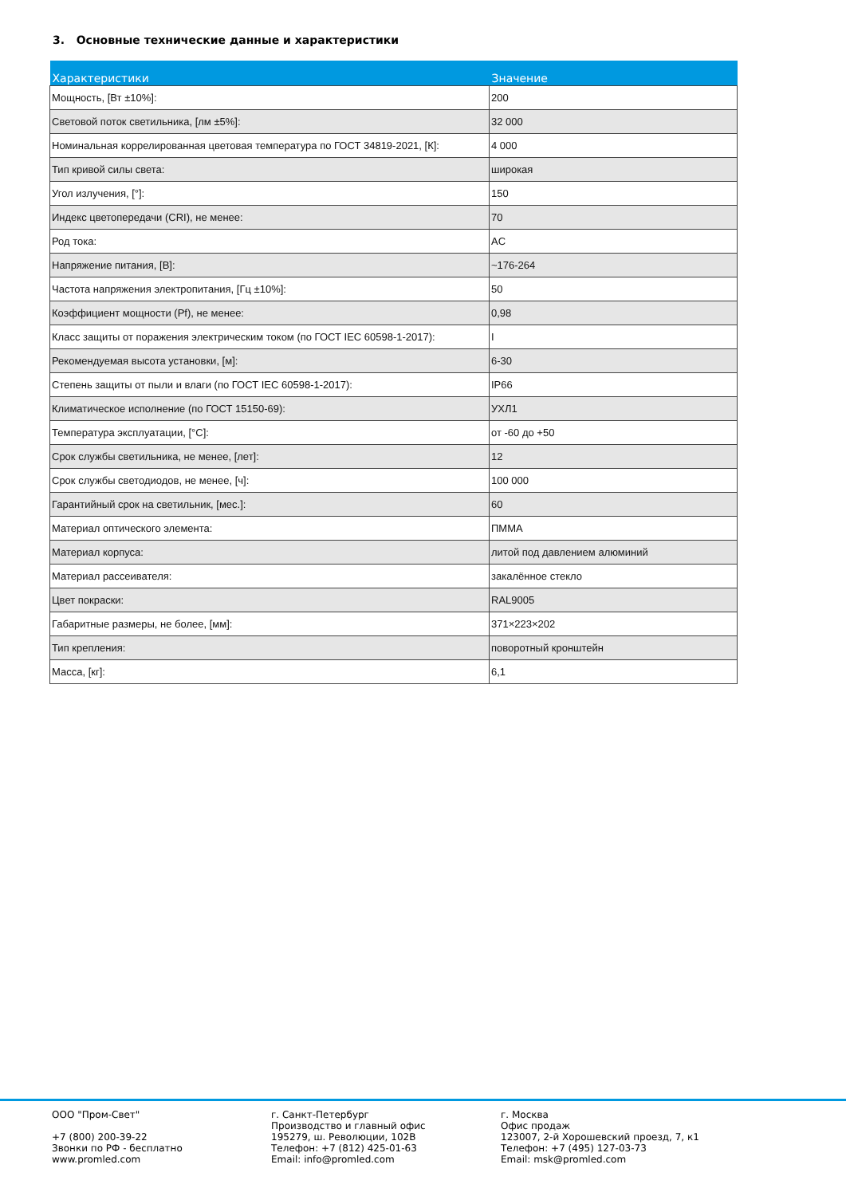3. Основные технические данные и характеристики
| Характеристики | Значение |
| --- | --- |
| Мощность, [Вт ±10%]: | 200 |
| Световой поток светильника, [лм ±5%]: | 32 000 |
| Номинальная коррелированная цветовая температура по ГОСТ 34819-2021, [К]: | 4 000 |
| Тип кривой силы света: | широкая |
| Угол излучения, [°]: | 150 |
| Индекс цветопередачи (CRI), не менее: | 70 |
| Род тока: | AC |
| Напряжение питания, [В]: | ~176-264 |
| Частота напряжения электропитания, [Гц ±10%]: | 50 |
| Коэффициент мощности (Pf), не менее: | 0,98 |
| Класс защиты от поражения электрическим током (по ГОСТ IEC 60598-1-2017): | I |
| Рекомендуемая высота установки, [м]: | 6-30 |
| Степень защиты от пыли и влаги (по ГОСТ IEC 60598-1-2017): | IP66 |
| Климатическое исполнение (по ГОСТ 15150-69): | УХЛ1 |
| Температура эксплуатации, [°C]: | от -60 до +50 |
| Срок службы светильника, не менее, [лет]: | 12 |
| Срок службы светодиодов, не менее, [ч]: | 100 000 |
| Гарантийный срок на светильник, [мес.]: | 60 |
| Материал оптического элемента: | ПММА |
| Материал корпуса: | литой под давлением алюминий |
| Материал рассеивателя: | закалённое стекло |
| Цвет покраски: | RAL9005 |
| Габаритные размеры, не более, [мм]: | 371×223×202 |
| Тип крепления: | поворотный кронштейн |
| Масса, [кг]: | 6,1 |
ООО "Пром-Свет"
+7 (800) 200-39-22
Звонки по РФ - бесплатно
www.promled.com
г. Санкт-Петербург
Производство и главный офис
195279, ш. Революции, 102В
Телефон: +7 (812) 425-01-63
Email: info@promled.com
г. Москва
Офис продаж
123007, 2-й Хорошевский проезд, 7, к1
Телефон: +7 (495) 127-03-73
Email: msk@promled.com